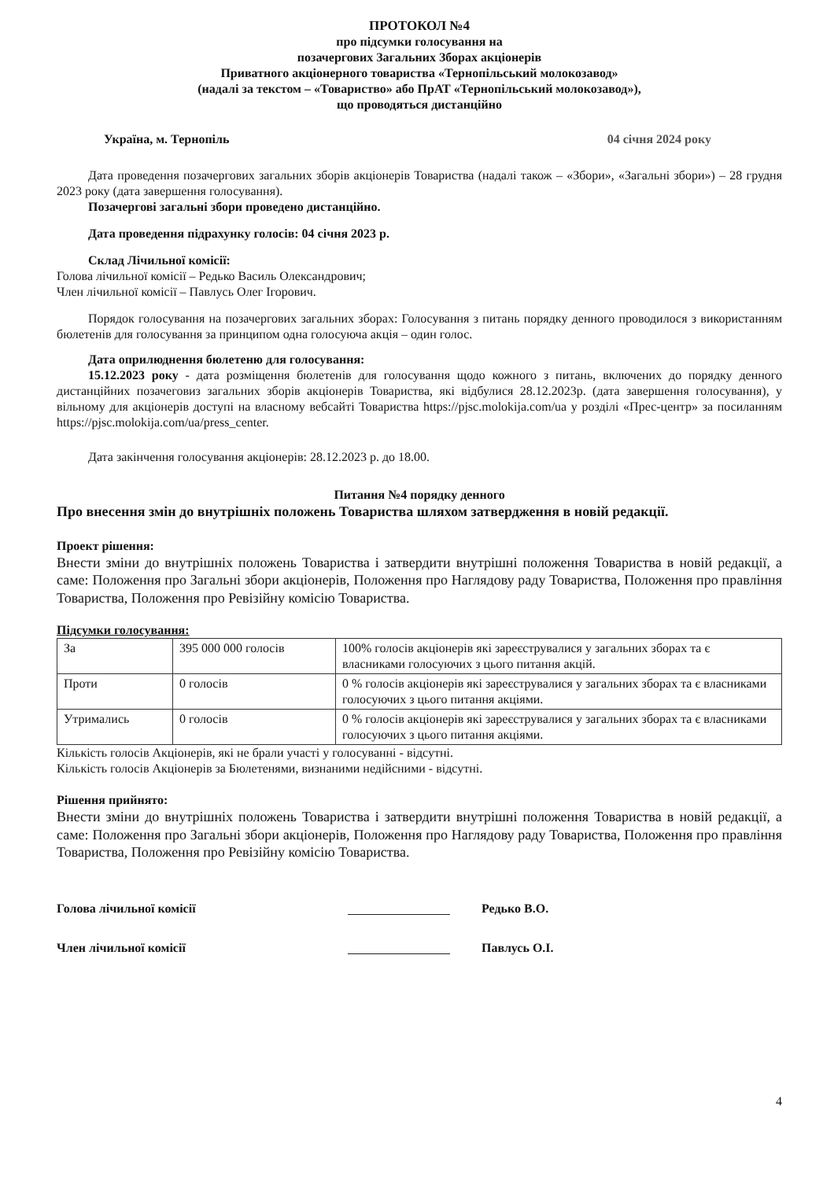ПРОТОКОЛ №4
про підсумки голосування на
позачергових Загальних Зборах акціонерів
Приватного акціонерного товариства «Тернопільський молокозавод»
(надалі за текстом – «Товариство» або ПрАТ «Тернопільський молокозавод»),
що проводяться дистанційно
Україна, м. Тернопіль 04 січня 2024 року
Дата проведення позачергових загальних зборів акціонерів Товариства (надалі також – «Збори», «Загальні збори») – 28 грудня 2023 року (дата завершення голосування).
Позачергові загальні збори проведено дистанційно.
Дата проведення підрахунку голосів: 04 січня 2023 р.
Склад Лічильної комісії:
Голова лічильної комісії – Редько Василь Олександрович;
Член лічильної комісії – Павлусь Олег Ігорович.
Порядок голосування на позачергових загальних зборах: Голосування з питань порядку денного проводилося з використанням бюлетенів для голосування за принципом одна голосуюча акція – один голос.
Дата оприлюднення бюлетеню для голосування:
15.12.2023 року - дата розміщення бюлетенів для голосування щодо кожного з питань, включених до порядку денного дистанційних позачеговиз загальних зборів акціонерів Товариства, які відбулися 28.12.2023р. (дата завершення голосування), у вільному для акціонерів доступі на власному вебсайті Товариства https://pjsc.molokija.com/ua у розділі «Прес-центр» за посиланням https://pjsc.molokija.com/ua/press_center.
Дата закінчення голосування акціонерів: 28.12.2023 р. до 18.00.
Питання №4 порядку денного
Про внесення змін до внутрішніх положень Товариства шляхом затвердження в новій редакції.
Проект рішення:
Внести зміни до внутрішніх положень Товариства і затвердити внутрішні положення Товариства в новій редакції, а саме: Положення про Загальні збори акціонерів, Положення про Наглядову раду Товариства, Положення про правління Товариства, Положення про Ревізійну комісію Товариства.
Підсумки голосування:
| За | 395 000 000 голосів | 100% голосів акціонерів які зареєструвалися у загальних зборах та є власниками голосуючих з цього питання акцій. |
| Проти | 0 голосів | 0 % голосів акціонерів які зареєструвалися у загальних зборах та є власниками голосуючих з цього питання акціями. |
| Утримались | 0 голосів | 0 % голосів акціонерів які зареєструвалися у загальних зборах та є власниками голосуючих з цього питання акціями. |
Кількість голосів Акціонерів, які не брали участі у голосуванні - відсутні.
Кількість голосів Акціонерів за Бюлетенями, визнаними недійсними - відсутні.
Рішення прийнято:
Внести зміни до внутрішніх положень Товариства і затвердити внутрішні положення Товариства в новій редакції, а саме: Положення про Загальні збори акціонерів, Положення про Наглядову раду Товариства, Положення про правління Товариства, Положення про Ревізійну комісію Товариства.
Голова лічильної комісії Редько В.О.
Член лічильної комісії Павлусь О.І.
4